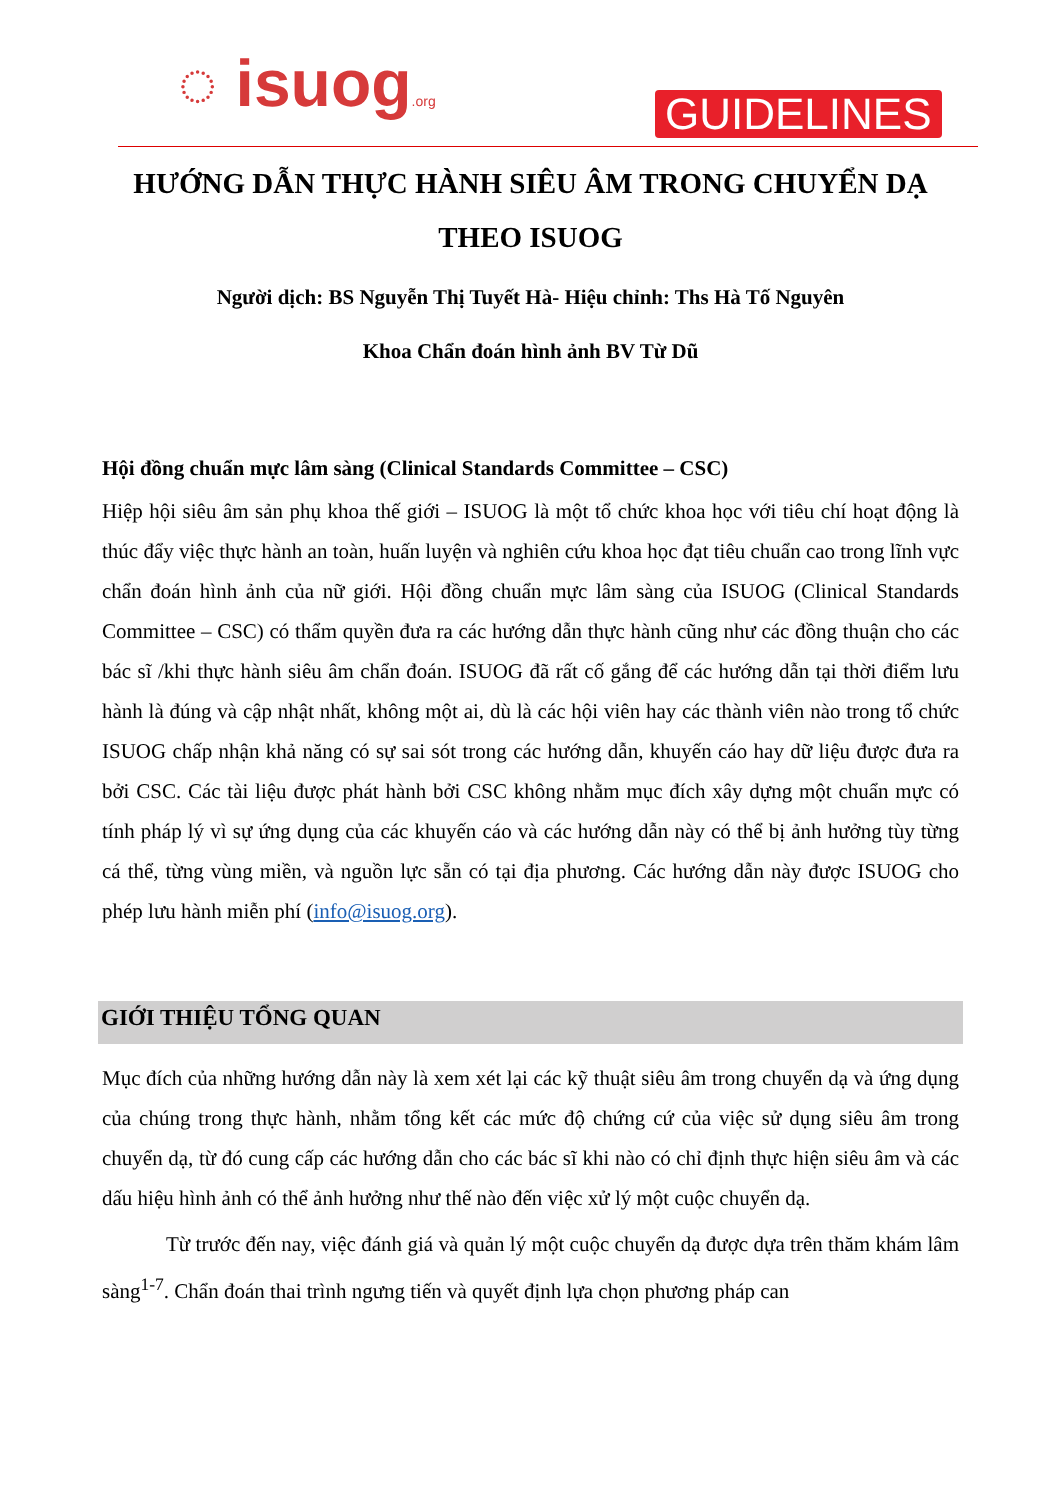◌ isuog.org GUIDELINES
HƯỚNG DẪN THỰC HÀNH SIÊU ÂM TRONG CHUYỂN DẠ THEO ISUOG
Người dịch: BS Nguyễn Thị Tuyết Hà- Hiệu chỉnh: Ths Hà Tố Nguyên
Khoa Chẩn đoán hình ảnh BV Từ Dũ
Hội đồng chuẩn mực lâm sàng (Clinical Standards Committee – CSC)
Hiệp hội siêu âm sản phụ khoa thế giới – ISUOG là một tổ chức khoa học với tiêu chí hoạt động là thúc đẩy việc thực hành an toàn, huấn luyện và nghiên cứu khoa học đạt tiêu chuẩn cao trong lĩnh vực chẩn đoán hình ảnh của nữ giới. Hội đồng chuẩn mực lâm sàng của ISUOG (Clinical Standards Committee – CSC) có thẩm quyền đưa ra các hướng dẫn thực hành cũng như các đồng thuận cho các bác sĩ /khi thực hành siêu âm chẩn đoán. ISUOG đã rất cố gắng để các hướng dẫn tại thời điểm lưu hành là đúng và cập nhật nhất, không một ai, dù là các hội viên hay các thành viên nào trong tổ chức ISUOG chấp nhận khả năng có sự sai sót trong các hướng dẫn, khuyến cáo hay dữ liệu được đưa ra bởi CSC. Các tài liệu được phát hành bởi CSC không nhằm mục đích xây dựng một chuẩn mực có tính pháp lý vì sự ứng dụng của các khuyến cáo và các hướng dẫn này có thể bị ảnh hưởng tùy từng cá thể, từng vùng miền, và nguồn lực sẵn có tại địa phương. Các hướng dẫn này được ISUOG cho phép lưu hành miễn phí (info@isuog.org).
GIỚI THIỆU TỔNG QUAN
Mục đích của những hướng dẫn này là xem xét lại các kỹ thuật siêu âm trong chuyển dạ và ứng dụng của chúng trong thực hành, nhằm tổng kết các mức độ chứng cứ của việc sử dụng siêu âm trong chuyển dạ, từ đó cung cấp các hướng dẫn cho các bác sĩ khi nào có chỉ định thực hiện siêu âm và các dấu hiệu hình ảnh có thể ảnh hưởng như thế nào đến việc xử lý một cuộc chuyển dạ.
Từ trước đến nay, việc đánh giá và quản lý một cuộc chuyển dạ được dựa trên thăm khám lâm sàng<sup>1-7</sup>. Chẩn đoán thai trình ngưng tiến và quyết định lựa chọn phương pháp can